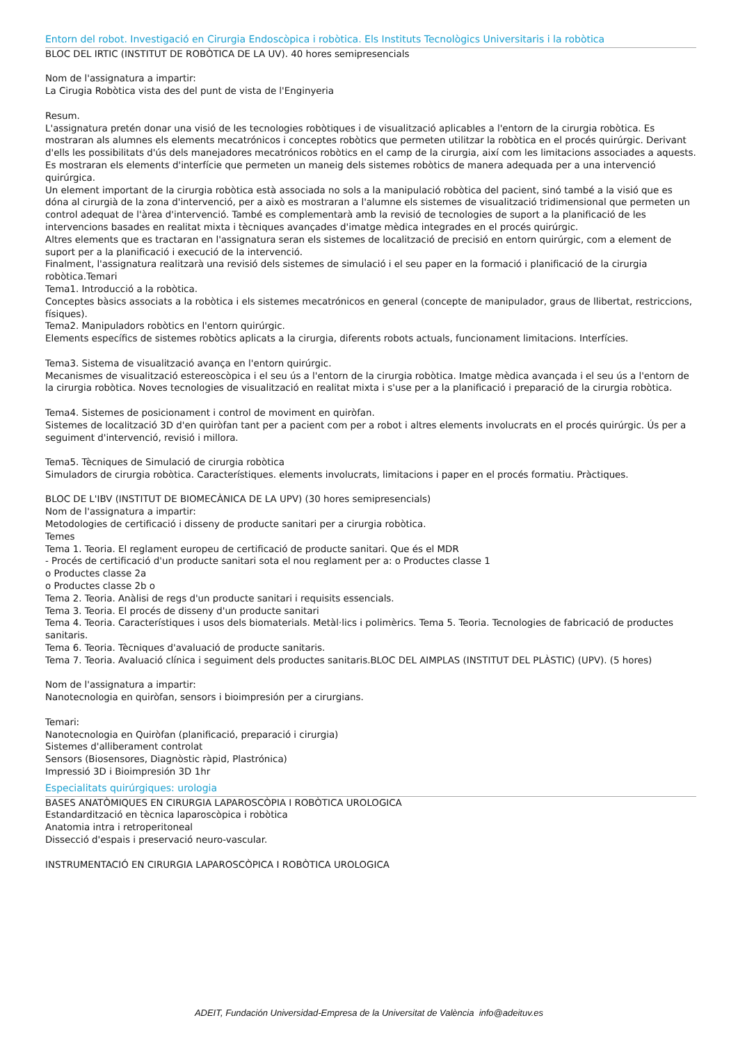Entorn del robot. Investigació en Cirurgia Endoscòpica i robòtica. Els Instituts Tecnològics Universitaris i la robòtica
BLOC DEL IRTIC (INSTITUT DE ROBÒTICA DE LA UV). 40 hores semipresencials
Nom de l'assignatura a impartir:
La Cirugia Robòtica vista des del punt de vista de l'Enginyeria
Resum.
L'assignatura pretén donar una visió de les tecnologies robòtiques i de visualització aplicables a l'entorn de la cirurgia robòtica. Es mostraran als alumnes els elements mecatrónicos i conceptes robòtics que permeten utilitzar la robòtica en el procés quirúrgic. Derivant d'ells les possibilitats d'ús dels manejadores mecatrónicos robòtics en el camp de la cirurgia, així com les limitacions associades a aquests.
Es mostraran els elements d'interfície que permeten un maneig dels sistemes robòtics de manera adequada per a una intervenció quirúrgica.
Un element important de la cirurgia robòtica està associada no sols a la manipulació robòtica del pacient, sinó també a la visió que es dóna al cirurgià de la zona d'intervenció, per a això es mostraran a l'alumne els sistemes de visualització tridimensional que permeten un control adequat de l'àrea d'intervenció. També es complementarà amb la revisió de tecnologies de suport a la planificació de les intervencions basades en realitat mixta i tècniques avançades d'imatge mèdica integrades en el procés quirúrgic.
Altres elements que es tractaran en l'assignatura seran els sistemes de localització de precisió en entorn quirúrgic, com a element de suport per a la planificació i execució de la intervenció.
Finalment, l'assignatura realitzarà una revisió dels sistemes de simulació i el seu paper en la formació i planificació de la cirurgia robòtica.Temari
Tema1. Introducció a la robòtica.
Conceptes bàsics associats a la robòtica i els sistemes mecatrónicos en general (concepte de manipulador, graus de llibertat, restriccions, físiques).
Tema2. Manipuladors robòtics en l'entorn quirúrgic.
Elements específics de sistemes robòtics aplicats a la cirurgia, diferents robots actuals, funcionament limitacions. Interfícies.
Tema3. Sistema de visualització avança en l'entorn quirúrgic.
Mecanismes de visualització estereoscòpica i el seu ús a l'entorn de la cirurgia robòtica. Imatge mèdica avançada i el seu ús a l'entorn de la cirurgia robòtica. Noves tecnologies de visualització en realitat mixta i s'use per a la planificació i preparació de la cirurgia robòtica.
Tema4. Sistemes de posicionament i control de moviment en quiròfan.
Sistemes de localització 3D d'en quiròfan tant per a pacient com per a robot i altres elements involucrats en el procés quirúrgic. Ús per a seguiment d'intervenció, revisió i millora.
Tema5. Tècniques de Simulació de cirurgia robòtica
Simuladors de cirurgia robòtica. Característiques. elements involucrats, limitacions i paper en el procés formatiu. Pràctiques.
BLOC DE L'IBV (INSTITUT DE BIOMECÀNICA DE LA UPV) (30 hores semipresencials)
Nom de l'assignatura a impartir:
Metodologies de certificació i disseny de producte sanitari per a cirurgia robòtica.
Temes
Tema 1. Teoria. El reglament europeu de certificació de producte sanitari. Que és el MDR
- Procés de certificació d'un producte sanitari sota el nou reglament per a: o Productes classe 1
o Productes classe 2a
o Productes classe 2b o
Tema 2. Teoria. Anàlisi de regs d'un producte sanitari i requisits essencials.
Tema 3. Teoria. El procés de disseny d'un producte sanitari
Tema 4. Teoria. Característiques i usos dels biomaterials. Metàl·lics i polimèrics. Tema 5. Teoria. Tecnologies de fabricació de productes sanitaris.
Tema 6. Teoria. Tècniques d'avaluació de producte sanitaris.
Tema 7. Teoria. Avaluació clínica i seguiment dels productes sanitaris.BLOC DEL AIMPLAS (INSTITUT DEL PLÀSTIC) (UPV). (5 hores)
Nom de l'assignatura a impartir:
Nanotecnologia en quiròfan, sensors i bioimpresión per a cirurgians.
Temari:
Nanotecnologia en Quiròfan (planificació, preparació i cirurgia)
Sistemes d'alliberament controlat
Sensors (Biosensores, Diagnòstic ràpid, Plastrónica)
Impressió 3D i Bioimpresión 3D 1hr
Especialitats quirúrgiques: urologia
BASES ANATÒMIQUES EN CIRURGIA LAPAROSCÒPIA I ROBÒTICA UROLOGICA
Estandardització en tècnica laparoscòpica i robòtica
Anatomia intra i retroperitoneal
Dissecció d'espais i preservació neuro-vascular.
INSTRUMENTACIÓ EN CIRURGIA LAPAROSCÒPICA I ROBÒTICA UROLOGICA
ADEIT, Fundación Universidad-Empresa de la Universitat de València info@adeituv.es